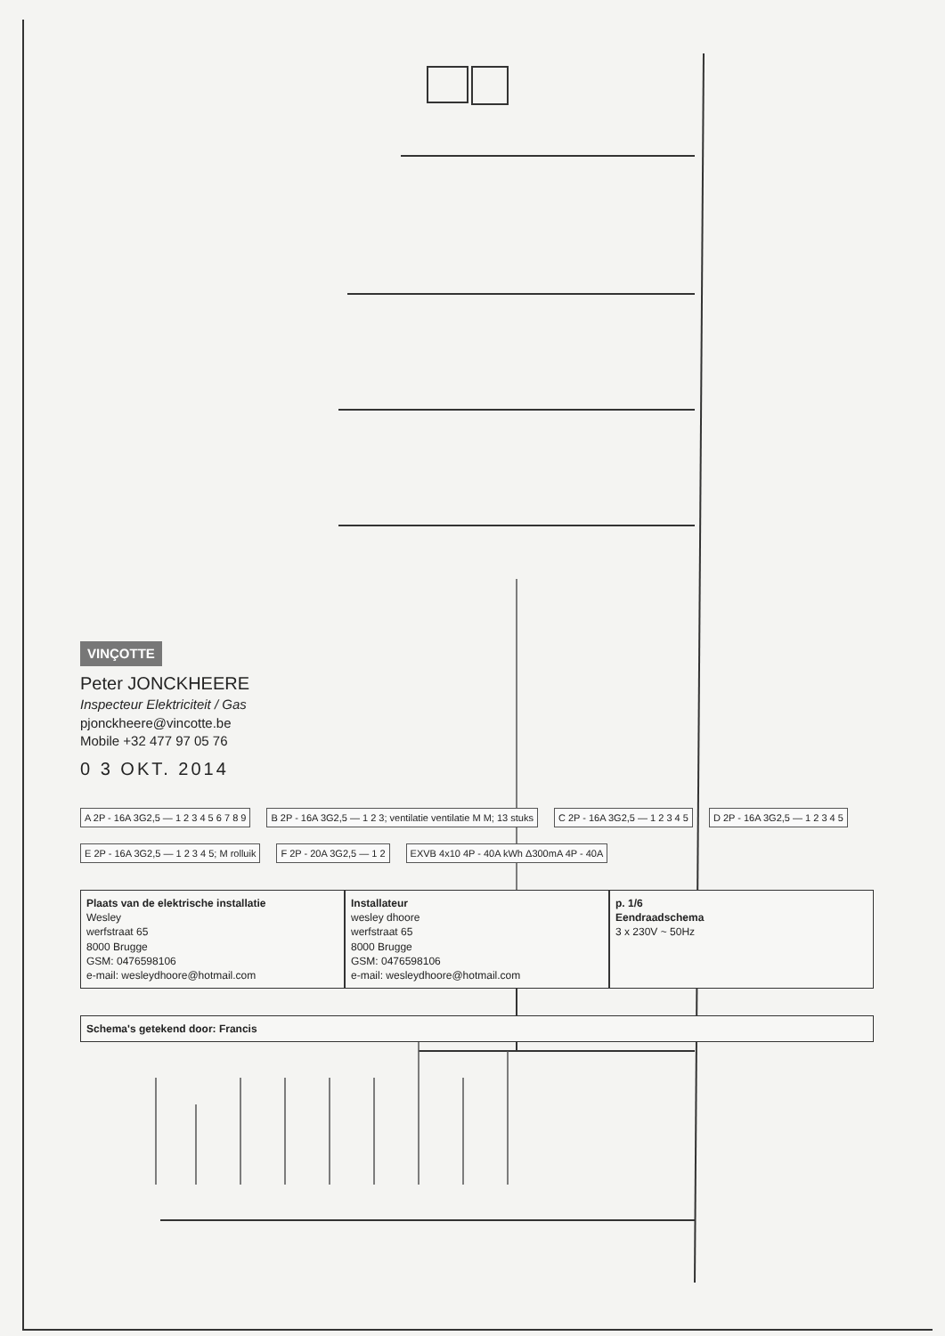VINÇOTTE
Peter JONCKHEERE
Inspecteur Elektriciteit / Gas
pjonckheere@vincotte.be
Mobile +32 477 97 05 76
0 3 OKT. 2014
A 2P - 16A 3G2,5 — 1 2 3 4 5 6 7 8 9
B 2P - 16A 3G2,5 — 1 2 3; ventilatie ventilatie M M; 13 stuks
C 2P - 16A 3G2,5 — 1 2 3 4 5
D 2P - 16A 3G2,5 — 1 2 3 4 5
E 2P - 16A 3G2,5 — 1 2 3 4 5; M rolluik
F 2P - 20A 3G2,5 — 1 2
EXVB 4x10 4P - 40A kWh Δ300mA 4P - 40A
Plaats van de elektrische installatie
Wesley
werfstraat 65
8000 Brugge
GSM: 0476598106
e-mail: wesleydhoore@hotmail.com
Installateur
wesley dhoore
werfstraat 65
8000 Brugge
GSM: 0476598106
e-mail: wesleydhoore@hotmail.com
p. 1/6
Eendraadschema
3 x 230V ~ 50Hz
Schema's getekend door: Francis